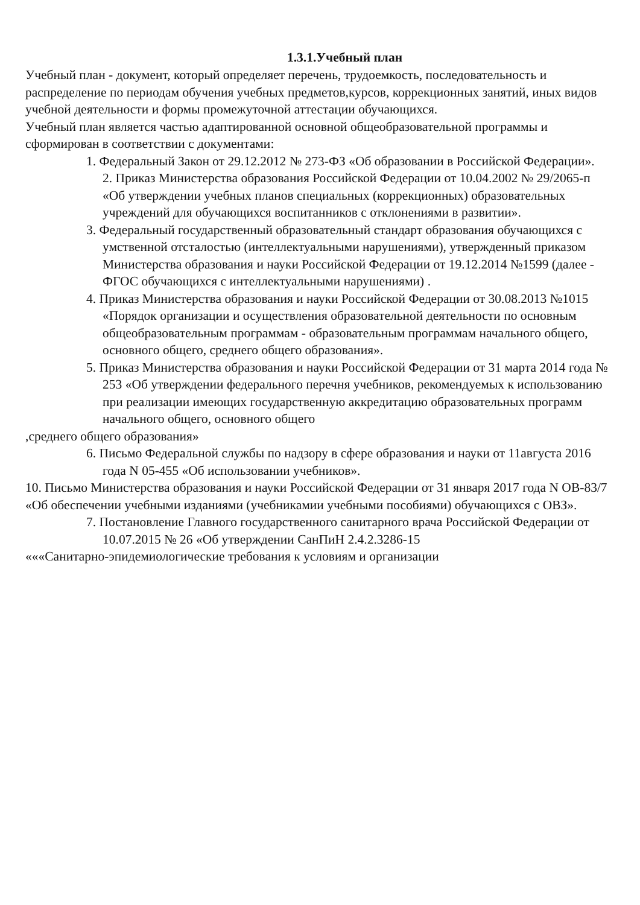1.3.1.Учебный план
Учебный план - документ, который определяет перечень, трудоемкость, последовательность и распределение по периодам обучения учебных предметов,курсов, коррекционных занятий, иных видов учебной деятельности и формы промежуточной аттестации обучающихся.
Учебный план является частью адаптированной основной общеобразовательной программы и сформирован в соответствии с документами:
1. Федеральный Закон от 29.12.2012 № 273-ФЗ «Об образовании в Российской Федерации».
2. Приказ Министерства образования Российской Федерации от 10.04.2002 № 29/2065-п «Об утверждении учебных планов специальных (коррекционных) образовательных учреждений для обучающихся воспитанников с отклонениями в развитии».
3. Федеральный государственный образовательный стандарт образования обучающихся с умственной отсталостью (интеллектуальными нарушениями), утвержденный приказом Министерства образования и науки Российской Федерации от 19.12.2014 №1599 (далее - ФГОС обучающихся с интеллектуальными нарушениями) .
4. Приказ Министерства образования и науки Российской Федерации от 30.08.2013 №1015 «Порядок организации и осуществления образовательной деятельности по основным общеобразовательным программам - образовательным программам начального общего, основного общего, среднего общего образования».
5. Приказ Министерства образования и науки Российской Федерации от 31 марта 2014 года № 253 «Об утверждении федерального перечня учебников, рекомендуемых к использованию при реализации имеющих государственную аккредитацию образовательных программ начального общего, основного общего
,среднего общего образования»
6. Письмо Федеральной службы по надзору в сфере образования и науки от 11августа 2016 года N 05-455 «Об использовании учебников».
10. Письмо Министерства образования и науки Российской Федерации от 31 января 2017 года N ОВ-83/7 «Об обеспечении учебными изданиями (учебникамии учебными пособиями) обучающихся с ОВЗ».
7. Постановление Главного государственного санитарного врача Российской Федерации от 10.07.2015 № 26 «Об утверждении СанПиН 2.4.2.3286-15
«««Санитарно-эпидемиологические требования к условиям и организации